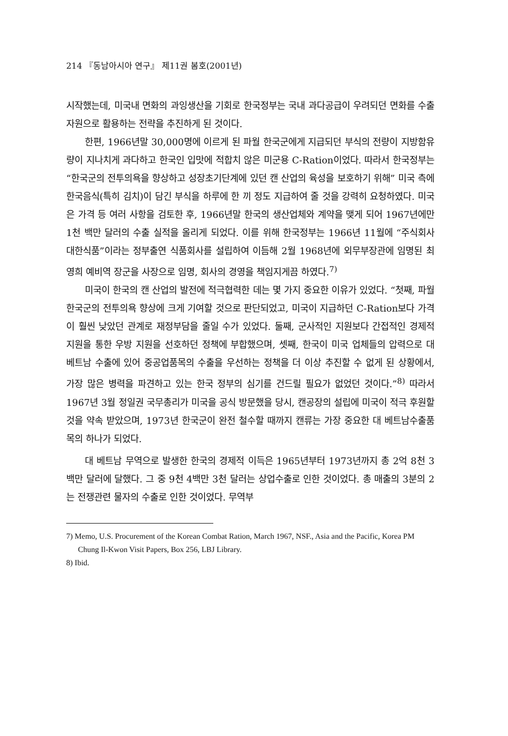214 『동남아시아 연구』 제11권 봄호(2001년)
시작했는데, 미국내 면화의 과잉생산을 기회로 한국정부는 국내 과다공급이 우려되던 면화를 수출자원으로 활용하는 전략을 추진하게 된 것이다.
한편, 1966년말 30,000명에 이르게 된 파월 한국군에게 지급되던 부식의 전량이 지방함유량이 지나치게 과다하고 한국인 입맛에 적합치 않은 미군용 C-Ration이었다. 따라서 한국정부는 “한국군의 전투의욕을 향상하고 성장초기단계에 있던 캔 산업의 육성을 보호하기 위해” 미국 측에 한국음식(특히 김치)이 담긴 부식을 하루에 한 끼 정도 지급하여 줄 것을 강력히 요청하였다. 미국은 가격 등 여러 사항을 검토한 후, 1966년말 한국의 생산업체와 계약을 맺게 되어 1967년에만 1천 백만 달러의 수출 실적을 올리게 되었다. 이를 위해 한국정부는 1966년 11월에 “주식회사 대한식품”이라는 정부출연 식품회사를 설립하여 이듬해 2월 1968년에 외무부장관에 임명된 최영희 예비역 장군을 사장으로 임명, 회사의 경영을 책임지게끔 하였다.<sup>7)</sup>
미국이 한국의 캔 산업의 발전에 적극협력한 데는 몇 가지 중요한 이유가 있었다. “첫째, 파월 한국군의 전투의욕 향상에 크게 기여할 것으로 판단되었고, 미국이 지급하던 C-Ration보다 가격이 훨씬 낮았던 관계로 재정부담을 줄일 수가 있었다. 둘째, 군사적인 지원보다 간접적인 경제적 지원을 통한 우방 지원을 선호하던 정책에 부합했으며, 셋째, 한국이 미국 업체들의 압력으로 대 베트남 수출에 있어 중공업품목의 수출을 우선하는 정책을 더 이상 추진할 수 없게 된 상황에서, 가장 많은 병력을 파견하고 있는 한국 정부의 심기를 건드릴 필요가 없었던 것이다.”<sup>8)</sup> 따라서 1967년 3월 정일권 국무총리가 미국을 공식 방문했을 당시, 캔공장의 설립에 미국이 적극 후원할 것을 약속 받았으며, 1973년 한국군이 완전 철수할 때까지 캔류는 가장 중요한 대 베트남수출품목의 하나가 되었다.
대 베트남 무역으로 발생한 한국의 경제적 이득은 1965년부터 1973년까지 총 2억 8천 3백만 달러에 달했다. 그 중 9천 4백만 3천 달러는 상업수출로 인한 것이었다. 총 매출의 3분의 2는 전쟁관련 물자의 수출로 인한 것이었다. 무역부
7) Memo, U.S. Procurement of the Korean Combat Ration, March 1967, NSF., Asia and the Pacific, Korea PM Chung Il-Kwon Visit Papers, Box 256, LBJ Library.
8) Ibid.